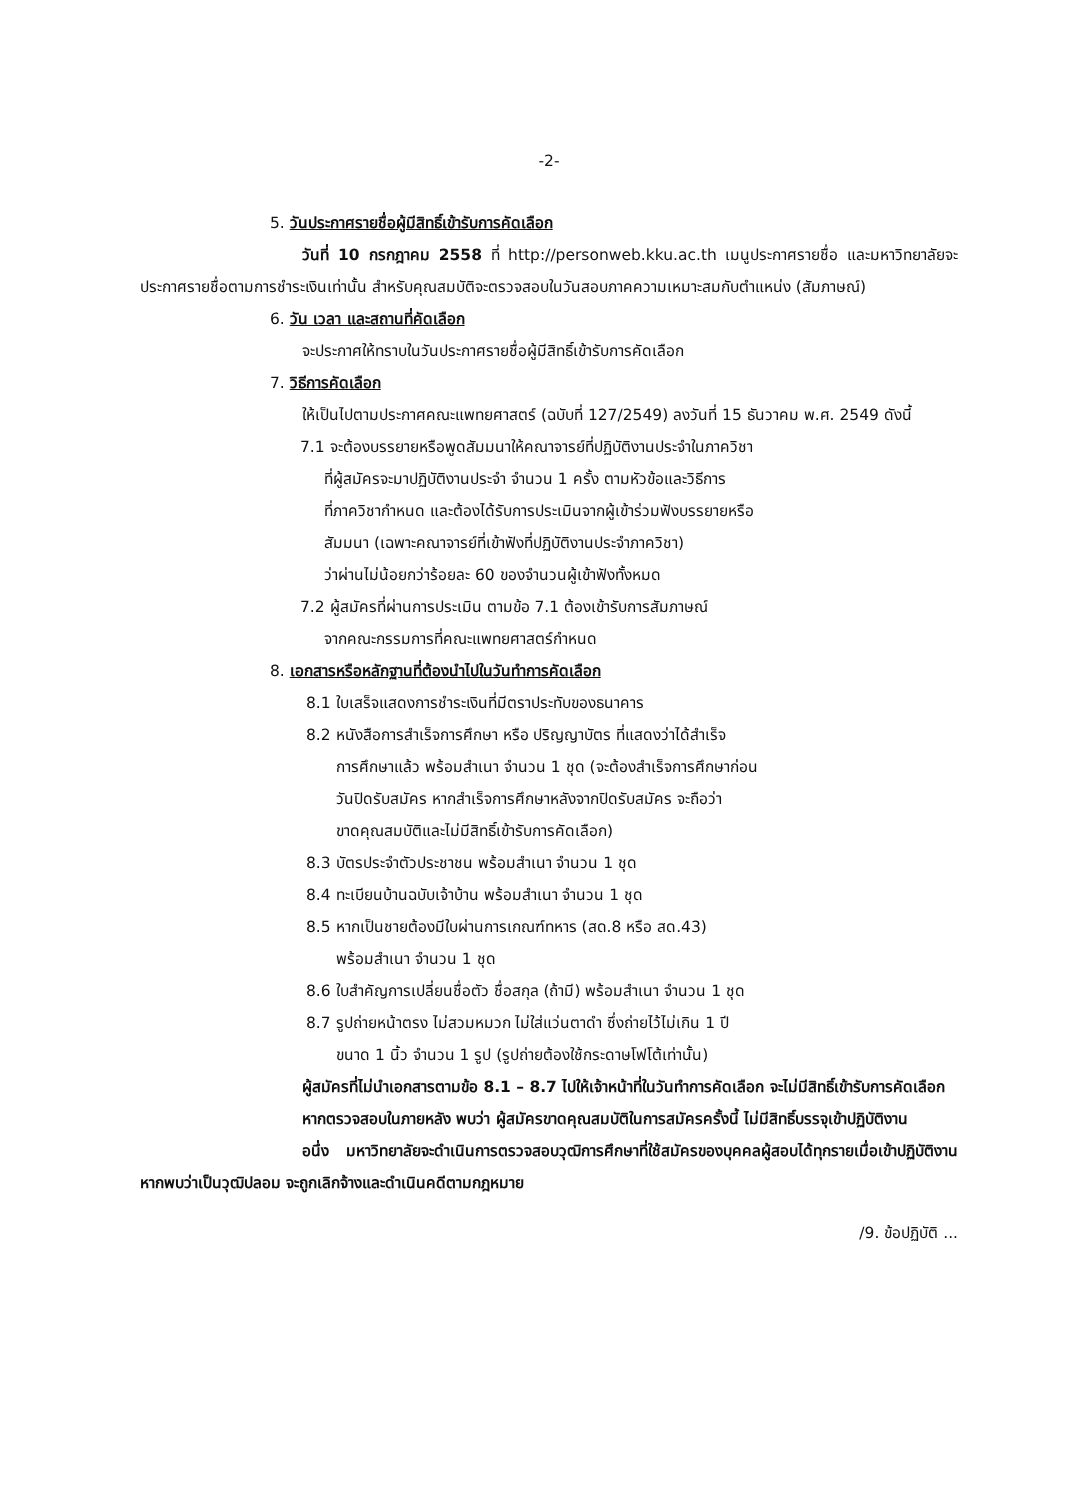-2-
5. วันประกาศรายชื่อผู้มีสิทธิ์เข้ารับการคัดเลือก
วันที่ 10 กรกฎาคม 2558 ที่ http://personweb.kku.ac.th เมนูประกาศรายชื่อ และมหาวิทยาลัยจะประกาศรายชื่อตามการชำระเงินเท่านั้น สำหรับคุณสมบัติจะตรวจสอบในวันสอบภาคความเหมาะสมกับตำแหน่ง (สัมภาษณ์)
6. วัน เวลา และสถานที่คัดเลือก
จะประกาศให้ทราบในวันประกาศรายชื่อผู้มีสิทธิ์เข้ารับการคัดเลือก
7. วิธีการคัดเลือก
ให้เป็นไปตามประกาศคณะแพทยศาสตร์ (ฉบับที่ 127/2549) ลงวันที่ 15 ธันวาคม พ.ศ. 2549 ดังนี้
7.1 จะต้องบรรยายหรือพูดสัมมนาให้คณาจารย์ที่ปฏิบัติงานประจำในภาควิชา
ที่ผู้สมัครจะมาปฏิบัติงานประจำ จำนวน 1 ครั้ง ตามหัวข้อและวิธีการ
ที่ภาควิชากำหนด และต้องได้รับการประเมินจากผู้เข้าร่วมฟังบรรยายหรือ
สัมมนา (เฉพาะคณาจารย์ที่เข้าฟังที่ปฏิบัติงานประจำภาควิชา)
ว่าผ่านไม่น้อยกว่าร้อยละ 60 ของจำนวนผู้เข้าฟังทั้งหมด
7.2 ผู้สมัครที่ผ่านการประเมิน ตามข้อ 7.1 ต้องเข้ารับการสัมภาษณ์
จากคณะกรรมการที่คณะแพทยศาสตร์กำหนด
8. เอกสารหรือหลักฐานที่ต้องนำไปในวันทำการคัดเลือก
8.1 ใบเสร็จแสดงการชำระเงินที่มีตราประทับของธนาคาร
8.2 หนังสือการสำเร็จการศึกษา หรือ ปริญญาบัตร ที่แสดงว่าได้สำเร็จ
การศึกษาแล้ว พร้อมสำเนา จำนวน 1 ชุด (จะต้องสำเร็จการศึกษาก่อน
วันปิดรับสมัคร หากสำเร็จการศึกษาหลังจากปิดรับสมัคร จะถือว่า
ขาดคุณสมบัติและไม่มีสิทธิ์เข้ารับการคัดเลือก)
8.3 บัตรประจำตัวประชาชน พร้อมสำเนา จำนวน 1 ชุด
8.4 ทะเบียนบ้านฉบับเจ้าบ้าน พร้อมสำเนา จำนวน 1 ชุด
8.5 หากเป็นชายต้องมีใบผ่านการเกณฑ์ทหาร (สด.8 หรือ สด.43)
พร้อมสำเนา จำนวน 1 ชุด
8.6 ใบสำคัญการเปลี่ยนชื่อตัว ชื่อสกุล (ถ้ามี) พร้อมสำเนา จำนวน 1 ชุด
8.7 รูปถ่ายหน้าตรง ไม่สวมหมวก ไม่ใส่แว่นตาดำ ซึ่งถ่ายไว้ไม่เกิน 1 ปี
ขนาด 1 นิ้ว จำนวน 1 รูป (รูปถ่ายต้องใช้กระดาษโฟโต้เท่านั้น)
ผู้สมัครที่ไม่นำเอกสารตามข้อ 8.1 – 8.7 ไปให้เจ้าหน้าที่ในวันทำการคัดเลือก จะไม่มีสิทธิ์เข้ารับการคัดเลือก
หากตรวจสอบในภายหลัง พบว่า ผู้สมัครขาดคุณสมบัติในการสมัครครั้งนี้ ไม่มีสิทธิ์บรรจุเข้าปฏิบัติงาน
อนึ่ง มหาวิทยาลัยจะดำเนินการตรวจสอบวุฒิการศึกษาที่ใช้สมัครของบุคคลผู้สอบได้ทุกรายเมื่อเข้าปฏิบัติงาน หากพบว่าเป็นวุฒิปลอม จะถูกเลิกจ้างและดำเนินคดีตามกฎหมาย
/9. ข้อปฏิบัติ ...